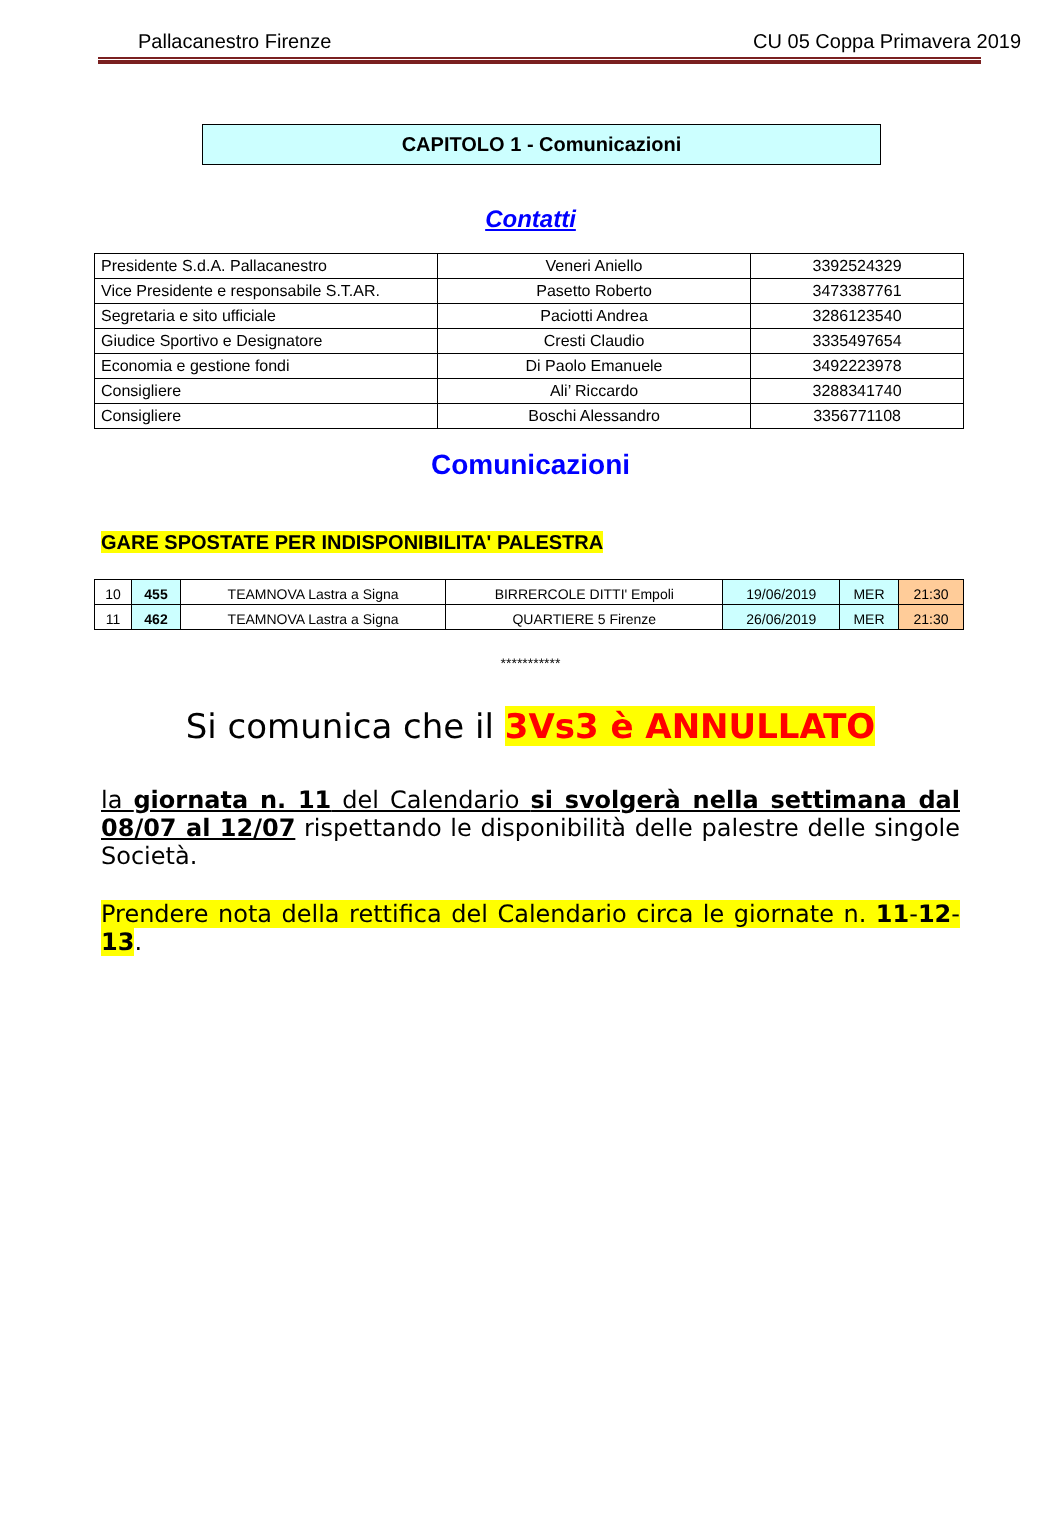Pallacanestro Firenze CU 05 Coppa Primavera 2019
CAPITOLO 1 - Comunicazioni
Contatti
| Presidente S.d.A. Pallacanestro | Veneri Aniello | 3392524329 |
| Vice Presidente e responsabile S.T.AR. | Pasetto Roberto | 3473387761 |
| Segretaria e sito ufficiale | Paciotti Andrea | 3286123540 |
| Giudice Sportivo e Designatore | Cresti Claudio | 3335497654 |
| Economia e gestione fondi | Di Paolo Emanuele | 3492223978 |
| Consigliere | Ali’ Riccardo | 3288341740 |
| Consigliere | Boschi Alessandro | 3356771108 |
Comunicazioni
GARE SPOSTATE PER INDISPONIBILITA' PALESTRA
| 10 | 455 | TEAMNOVA Lastra a Signa | BIRRERCOLE DITTI' Empoli | 19/06/2019 | MER | 21:30 |
| 11 | 462 | TEAMNOVA Lastra a Signa | QUARTIERE 5 Firenze | 26/06/2019 | MER | 21:30 |
***********
Si comunica che il 3Vs3 è ANNULLATO
la giornata n. 11 del Calendario si svolgerà nella settimana dal 08/07 al 12/07 rispettando le disponibilità delle palestre delle singole Società.
Prendere nota della rettifica del Calendario circa le giornate n. 11-12-13.